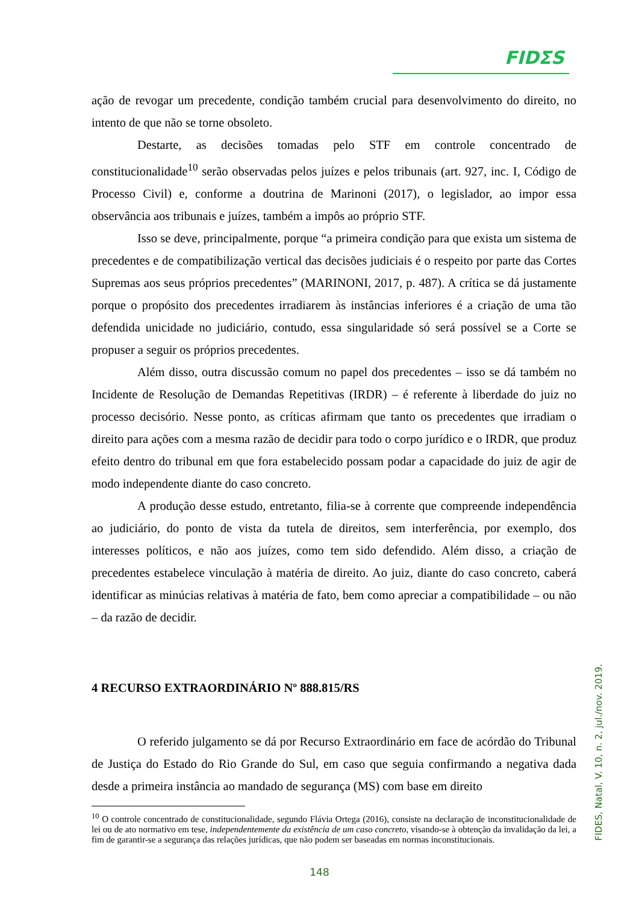FIDΣS
ação de revogar um precedente, condição também crucial para desenvolvimento do direito, no intento de que não se torne obsoleto.
Destarte, as decisões tomadas pelo STF em controle concentrado de constitucionalidade<sup>10</sup> serão observadas pelos juízes e pelos tribunais (art. 927, inc. I, Código de Processo Civil) e, conforme a doutrina de Marinoni (2017), o legislador, ao impor essa observância aos tribunais e juízes, também a impôs ao próprio STF.
Isso se deve, principalmente, porque “a primeira condição para que exista um sistema de precedentes e de compatibilização vertical das decisões judiciais é o respeito por parte das Cortes Supremas aos seus próprios precedentes” (MARINONI, 2017, p. 487). A crítica se dá justamente porque o propósito dos precedentes irradiarem às instâncias inferiores é a criação de uma tão defendida unicidade no judiciário, contudo, essa singularidade só será possível se a Corte se propuser a seguir os próprios precedentes.
Além disso, outra discussão comum no papel dos precedentes – isso se dá também no Incidente de Resolução de Demandas Repetitivas (IRDR) – é referente à liberdade do juiz no processo decisório. Nesse ponto, as críticas afirmam que tanto os precedentes que irradiam o direito para ações com a mesma razão de decidir para todo o corpo jurídico e o IRDR, que produz efeito dentro do tribunal em que fora estabelecido possam podar a capacidade do juiz de agir de modo independente diante do caso concreto.
A produção desse estudo, entretanto, filia-se à corrente que compreende independência ao judiciário, do ponto de vista da tutela de direitos, sem interferência, por exemplo, dos interesses políticos, e não aos juízes, como tem sido defendido. Além disso, a criação de precedentes estabelece vinculação à matéria de direito. Ao juiz, diante do caso concreto, caberá identificar as minúcias relativas à matéria de fato, bem como apreciar a compatibilidade – ou não – da razão de decidir.
4 RECURSO EXTRAORDINÁRIO Nº 888.815/RS
O referido julgamento se dá por Recurso Extraordinário em face de acórdão do Tribunal de Justiça do Estado do Rio Grande do Sul, em caso que seguia confirmando a negativa dada desde a primeira instância ao mandado de segurança (MS) com base em direito
<sup>10</sup> O controle concentrado de constitucionalidade, segundo Flávia Ortega (2016), consiste na declaração de inconstitucionalidade de lei ou de ato normativo em tese, independentemente da existência de um caso concreto, visando-se à obtenção da invalidação da lei, a fim de garantir-se a segurança das relações jurídicas, que não podem ser baseadas em normas inconstitucionais.
148
FIDES, Natal, V. 10, n. 2, jul./nov. 2019.